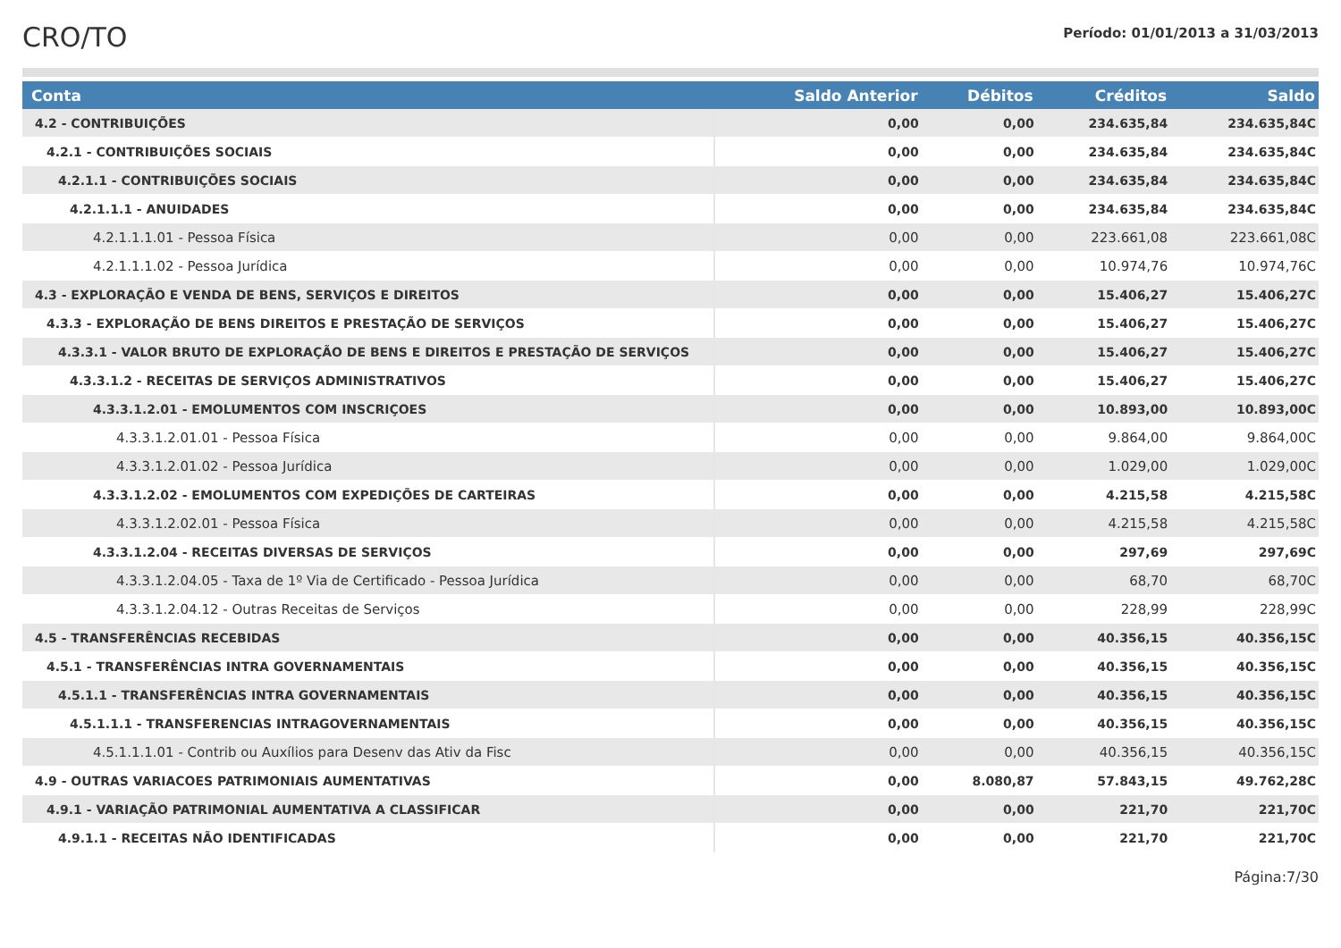CRO/TO
Período: 01/01/2013 a 31/03/2013
| Conta | Saldo Anterior | Débitos | Créditos | Saldo |
| --- | --- | --- | --- | --- |
| 4.2 - CONTRIBUIÇÕES | 0,00 | 0,00 | 234.635,84 | 234.635,84C |
| 4.2.1 - CONTRIBUIÇÕES SOCIAIS | 0,00 | 0,00 | 234.635,84 | 234.635,84C |
| 4.2.1.1 - CONTRIBUIÇÕES SOCIAIS | 0,00 | 0,00 | 234.635,84 | 234.635,84C |
| 4.2.1.1.1 - ANUIDADES | 0,00 | 0,00 | 234.635,84 | 234.635,84C |
| 4.2.1.1.1.01 - Pessoa Física | 0,00 | 0,00 | 223.661,08 | 223.661,08C |
| 4.2.1.1.1.02 - Pessoa Jurídica | 0,00 | 0,00 | 10.974,76 | 10.974,76C |
| 4.3 - EXPLORAÇÃO E VENDA DE BENS, SERVIÇOS E DIREITOS | 0,00 | 0,00 | 15.406,27 | 15.406,27C |
| 4.3.3 - EXPLORAÇÃO DE BENS DIREITOS E PRESTAÇÃO DE SERVIÇOS | 0,00 | 0,00 | 15.406,27 | 15.406,27C |
| 4.3.3.1 - VALOR BRUTO DE EXPLORAÇÃO DE BENS E DIREITOS E PRESTAÇÃO DE SERVIÇOS | 0,00 | 0,00 | 15.406,27 | 15.406,27C |
| 4.3.3.1.2 - RECEITAS DE SERVIÇOS ADMINISTRATIVOS | 0,00 | 0,00 | 15.406,27 | 15.406,27C |
| 4.3.3.1.2.01 - EMOLUMENTOS COM INSCRIÇOES | 0,00 | 0,00 | 10.893,00 | 10.893,00C |
| 4.3.3.1.2.01.01 - Pessoa Física | 0,00 | 0,00 | 9.864,00 | 9.864,00C |
| 4.3.3.1.2.01.02 - Pessoa Jurídica | 0,00 | 0,00 | 1.029,00 | 1.029,00C |
| 4.3.3.1.2.02 - EMOLUMENTOS COM EXPEDIÇÕES DE CARTEIRAS | 0,00 | 0,00 | 4.215,58 | 4.215,58C |
| 4.3.3.1.2.02.01 - Pessoa Física | 0,00 | 0,00 | 4.215,58 | 4.215,58C |
| 4.3.3.1.2.04 - RECEITAS DIVERSAS DE SERVIÇOS | 0,00 | 0,00 | 297,69 | 297,69C |
| 4.3.3.1.2.04.05 - Taxa de 1º Via de Certificado - Pessoa Jurídica | 0,00 | 0,00 | 68,70 | 68,70C |
| 4.3.3.1.2.04.12 - Outras Receitas de Serviços | 0,00 | 0,00 | 228,99 | 228,99C |
| 4.5 - TRANSFERÊNCIAS RECEBIDAS | 0,00 | 0,00 | 40.356,15 | 40.356,15C |
| 4.5.1 - TRANSFERÊNCIAS INTRA GOVERNAMENTAIS | 0,00 | 0,00 | 40.356,15 | 40.356,15C |
| 4.5.1.1 - TRANSFERÊNCIAS INTRA GOVERNAMENTAIS | 0,00 | 0,00 | 40.356,15 | 40.356,15C |
| 4.5.1.1.1 - TRANSFERENCIAS INTRAGOVERNAMENTAIS | 0,00 | 0,00 | 40.356,15 | 40.356,15C |
| 4.5.1.1.1.01 - Contrib ou Auxílios para Desenv das Ativ da Fisc | 0,00 | 0,00 | 40.356,15 | 40.356,15C |
| 4.9 - OUTRAS VARIACOES PATRIMONIAIS AUMENTATIVAS | 0,00 | 8.080,87 | 57.843,15 | 49.762,28C |
| 4.9.1 - VARIAÇÃO PATRIMONIAL AUMENTATIVA A CLASSIFICAR | 0,00 | 0,00 | 221,70 | 221,70C |
| 4.9.1.1 - RECEITAS NÃO IDENTIFICADAS | 0,00 | 0,00 | 221,70 | 221,70C |
Página:7/30